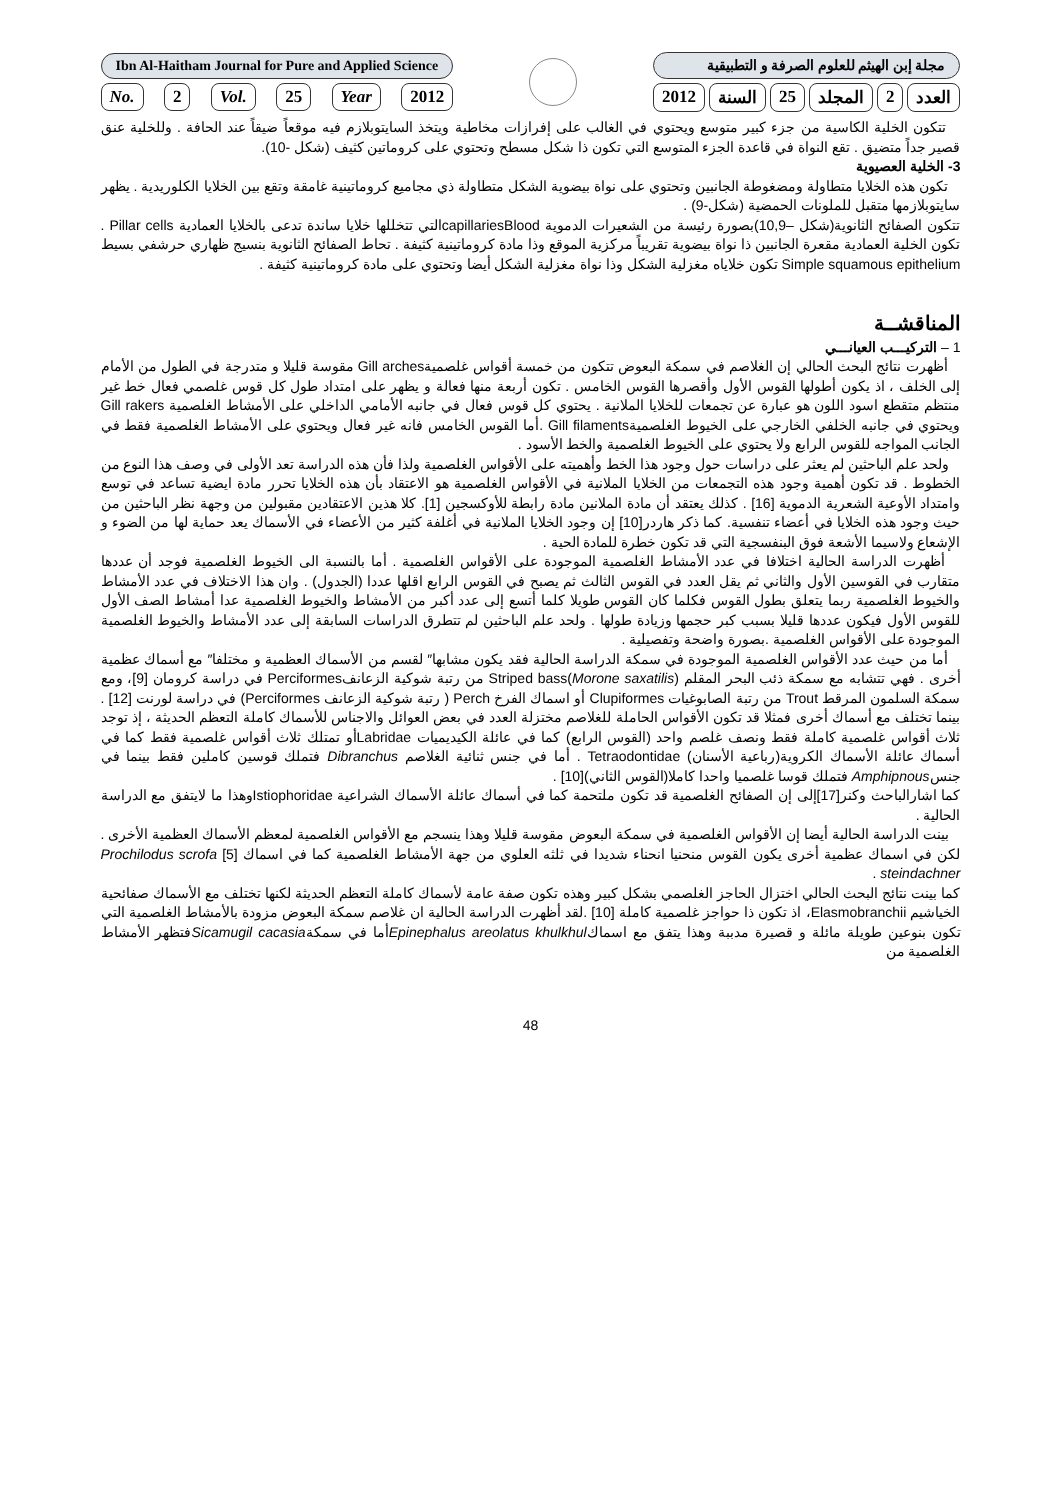Ibn Al-Haitham Journal for Pure and Applied Science
No. 2 Vol. 25 Year 2012
مجلة إبن الهيثم للعلوم الصرفة و التطبيقية
العدد 2 المجلد 25 السنة 2012
تتكون الخلية الكاسية من جزء كبير متوسع ويحتوي في الغالب على إفرازات مخاطية ويتخذ السايتوبلازم فيه موقعاً ضيقاً عند الحافة . وللخلية عنق قصير جداً متضيق . تقع النواة في قاعدة الجزء المتوسع التي تكون ذا شكل مسطح وتحتوي على كروماتين كثيف (شكل -10).
3- الخلية العصيوية
تكون هذه الخلايا متطاولة ومضغوطة الجانبين وتحتوي على نواة بيضوية الشكل متطاولة ذي مجاميع كروماتينية غامقة وتقع بين الخلايا الكلوريدية . يظهر سايتوبلازمها متقبل للملونات الحمضية (شكل-9) .
تتكون الصفائح الثانوية(شكل –10,9)بصورة رئيسة من الشعيرات الدموية capillariesBloodالتي تتخللها خلايا ساندة تدعى بالخلايا العمادية Pillar cells . تكون الخلية العمادية مقعرة الجانبين ذا نواة بيضوية تقريباً مركزية الموقع وذا مادة كروماتينية كثيفة . تحاط الصفائح الثانوية بنسيج ظهاري حرشفي بسيط Simple squamous epithelium تكون خلاياه مغزلية الشكل وذا نواة مغزلية الشكل أيضا وتحتوي على مادة كروماتينية كثيفة .
المناقشــة
1 – التركيـــب العيانـــي
أظهرت نتائج البحث الحالي إن الغلاصم في سمكة البعوض تتكون من خمسة أقواس غلصميةGill arches مقوسة قليلا و متدرجة في الطول من الأمام إلى الخلف ، اذ يكون أطولها القوس الأول وأقصرها القوس الخامس . تكون أربعة منها فعالة و يظهر على امتداد طول كل قوس غلصمي فعال خط غير منتظم متقطع اسود اللون هو عبارة عن تجمعات للخلايا الملانية . يحتوي كل قوس فعال في جانبه الأمامي الداخلي على الأمشاط الغلصمية Gill rakers ويحتوي في جانبه الخلفي الخارجي على الخيوط الغلصميةGill filaments .أما القوس الخامس فانه غير فعال ويحتوي على الأمشاط الغلصمية فقط في الجانب المواجه للقوس الرابع ولا يحتوي على الخيوط الغلصمية والخط الأسود .
ولحد علم الباحثين لم يعثر على دراسات حول وجود هذا الخط وأهميته على الأقواس الغلصمية ولذا فأن هذه الدراسة تعد الأولى في وصف هذا النوع من الخطوط . قد تكون أهمية وجود هذه التجمعات من الخلايا الملانية في الأقواس الغلصمية هو الاعتقاد بأن هذه الخلايا تحرر مادة ايضية تساعد في توسع وامتداد الأوعية الشعرية الدموية [16] . كذلك يعتقد أن مادة الملانين مادة رابطة للأوكسجين [1]. كلا هذين الاعتقادين مقبولين من وجهة نظر الباحثين من حيث وجود هذه الخلايا في أعضاء تنفسية. كما ذكر هاردر[10] إن وجود الخلايا الملانية في أغلفة كثير من الأعضاء في الأسماك يعد حماية لها من الضوء و الإشعاع ولاسيما الأشعة فوق البنفسجية التي قد تكون خطرة للمادة الحية .
أظهرت الدراسة الحالية اختلافا في عدد الأمشاط الغلصمية الموجودة على الأقواس الغلصمية . أما بالنسبة الى الخيوط الغلصمية فوجد أن عددها متقارب في القوسين الأول والثاني ثم يقل العدد في القوس الثالث ثم يصبح في القوس الرابع اقلها عددا (الجدول) . وان هذا الاختلاف في عدد الأمشاط والخيوط الغلصمية ربما يتعلق بطول القوس فكلما كان القوس طويلا كلما أتسع إلى عدد أكبر من الأمشاط والخيوط الغلصمية عدا أمشاط الصف الأول للقوس الأول فيكون عددها قليلا بسبب كبر حجمها وزيادة طولها . ولحد علم الباحثين لم تتطرق الدراسات السابقة إلى عدد الأمشاط والخيوط الغلصمية الموجودة على الأقواس الغلصمية .بصورة واضحة وتفصيلية .
أما من حيث عدد الأقواس الغلصمية الموجودة في سمكة الدراسة الحالية فقد يكون مشابها″ لقسم من الأسماك العظمية و مختلفا″ مع أسماك عظمية أخرى . فهي تتشابه مع سمكة ذئب البحر المقلم Striped bass(Morone saxatilis) من رتبة شوكية الزعانفPerciformes في دراسة كرومان [9]، ومع سمكة السلمون المرقط Trout من رتبة الصابوغيات Clupiformes أو اسماك الفرخ Perch ( رتبة شوكية الزعانف Perciformes) في دراسة لورنت [12] . بينما تختلف مع أسماك أخرى فمثلا قد تكون الأقواس الحاملة للغلاصم مختزلة العدد في بعض العوائل والاجناس للأسماك كاملة التعظم الحديثة ، إذ توجد ثلاث أقواس غلصمية كاملة فقط ونصف غلصم واحد (القوس الرابع) كما في عائلة الكيديميات Labridaeأو تمتلك ثلاث أقواس غلصمية فقط كما في أسماك عائلة الأسماك الكروية(رباعية الأسنان) Tetraodontidae . أما في جنس ثنائية الغلاصم Dibranchus فتملك قوسين كاملين فقط بينما في جنسAmphipnous فتملك قوسا غلصميا واحدا كاملا(القوس الثاني)[10] .
كما اشارالباحث وكنر[17]إلى إن الصفائح الغلصمية قد تكون ملتحمة كما في أسماك عائلة الأسماك الشراعية Istiophoridaeوهذا ما لايتفق مع الدراسة الحالية .
بينت الدراسة الحالية أيضا إن الأقواس الغلصمية في سمكة البعوض مقوسة قليلا وهذا ينسجم مع الأقواس الغلصمية لمعظم الأسماك العظمية الأخرى . لكن في اسماك عظمية أخرى يكون القوس منحنيا انحناء شديدا في ثلثه العلوي من جهة الأمشاط الغلصمية كما في اسماك [5] Prochilodus scrofa steindachner .
كما بينت نتائج البحث الحالي اختزال الحاجز الغلصمي بشكل كبير وهذه تكون صفة عامة لأسماك كاملة التعظم الحديثة لكنها تختلف مع الأسماك صفائحية الخياشيم Elasmobranchii، اذ تكون ذا حواجز غلصمية كاملة [10] .لقد أظهرت الدراسة الحالية ان غلاصم سمكة البعوض مزودة بالأمشاط الغلصمية التي تكون بنوعين طويلة مائلة و قصيرة مدببة وهذا يتفق مع اسماكEpinephalus areolatus khulkhulأما في سمكةSicamugil cacasiaفتظهر الأمشاط الغلصمية من
48